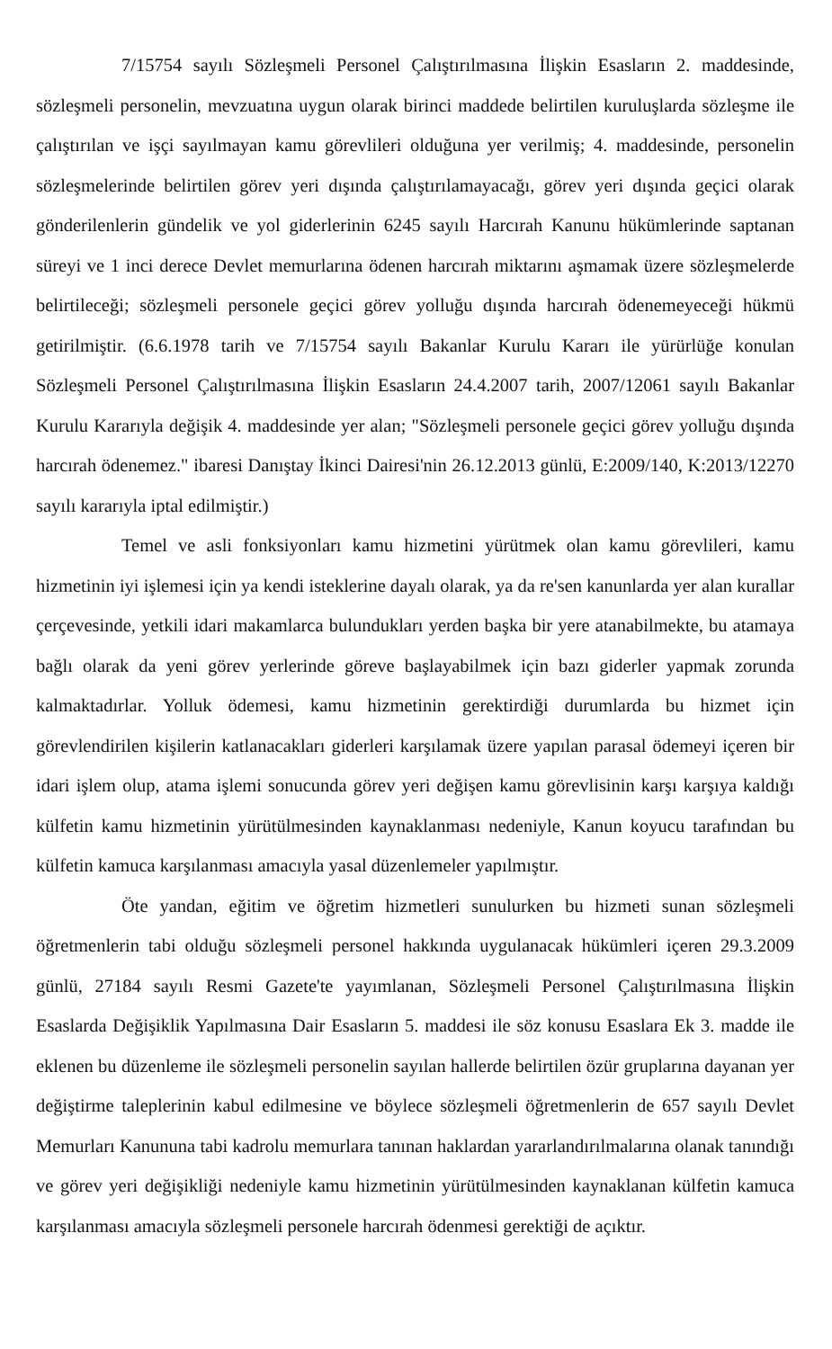7/15754 sayılı Sözleşmeli Personel Çalıştırılmasına İlişkin Esasların 2. maddesinde, sözleşmeli personelin, mevzuatına uygun olarak birinci maddede belirtilen kuruluşlarda sözleşme ile çalıştırılan ve işçi sayılmayan kamu görevlileri olduğuna yer verilmiş; 4. maddesinde, personelin sözleşmelerinde belirtilen görev yeri dışında çalıştırılamayacağı, görev yeri dışında geçici olarak gönderilenlerin gündelik ve yol giderlerinin 6245 sayılı Harcırah Kanunu hükümlerinde saptanan süreyi ve 1 inci derece Devlet memurlarına ödenen harcırah miktarını aşmamak üzere sözleşmelerde belirtileceği; sözleşmeli personele geçici görev yolluğu dışında harcırah ödenemeyeceği hükmü getirilmiştir. (6.6.1978 tarih ve 7/15754 sayılı Bakanlar Kurulu Kararı ile yürürlüğe konulan Sözleşmeli Personel Çalıştırılmasına İlişkin Esasların 24.4.2007 tarih, 2007/12061 sayılı Bakanlar Kurulu Kararıyla değişik 4. maddesinde yer alan; "Sözleşmeli personele geçici görev yolluğu dışında harcırah ödenemez." ibaresi Danıştay İkinci Dairesi'nin 26.12.2013 günlü, E:2009/140, K:2013/12270 sayılı kararıyla iptal edilmiştir.)
Temel ve asli fonksiyonları kamu hizmetini yürütmek olan kamu görevlileri, kamu hizmetinin iyi işlemesi için ya kendi isteklerine dayalı olarak, ya da re'sen kanunlarda yer alan kurallar çerçevesinde, yetkili idari makamlarca bulundukları yerden başka bir yere atanabilmekte, bu atamaya bağlı olarak da yeni görev yerlerinde göreve başlayabilmek için bazı giderler yapmak zorunda kalmaktadırlar. Yolluk ödemesi, kamu hizmetinin gerektirdiği durumlarda bu hizmet için görevlendirilen kişilerin katlanacakları giderleri karşılamak üzere yapılan parasal ödemeyi içeren bir idari işlem olup, atama işlemi sonucunda görev yeri değişen kamu görevlisinin karşı karşıya kaldığı külfetin kamu hizmetinin yürütülmesinden kaynaklanması nedeniyle, Kanun koyucu tarafından bu külfetin kamuca karşılanması amacıyla yasal düzenlemeler yapılmıştır.
Öte yandan, eğitim ve öğretim hizmetleri sunulurken bu hizmeti sunan sözleşmeli öğretmenlerin tabi olduğu sözleşmeli personel hakkında uygulanacak hükümleri içeren 29.3.2009 günlü, 27184 sayılı Resmi Gazete'te yayımlanan, Sözleşmeli Personel Çalıştırılmasına İlişkin Esaslarda Değişiklik Yapılmasına Dair Esasların 5. maddesi ile söz konusu Esaslara Ek 3. madde ile eklenen bu düzenleme ile sözleşmeli personelin sayılan hallerde belirtilen özür gruplarına dayanan yer değiştirme taleplerinin kabul edilmesine ve böylece sözleşmeli öğretmenlerin de 657 sayılı Devlet Memurları Kanununa tabi kadrolu memurlara tanınan haklardan yararlandırılmalarına olanak tanındığı ve görev yeri değişikliği nedeniyle kamu hizmetinin yürütülmesinden kaynaklanan külfetin kamuca karşılanması amacıyla sözleşmeli personele harcırah ödenmesi gerektiği de açıktır.